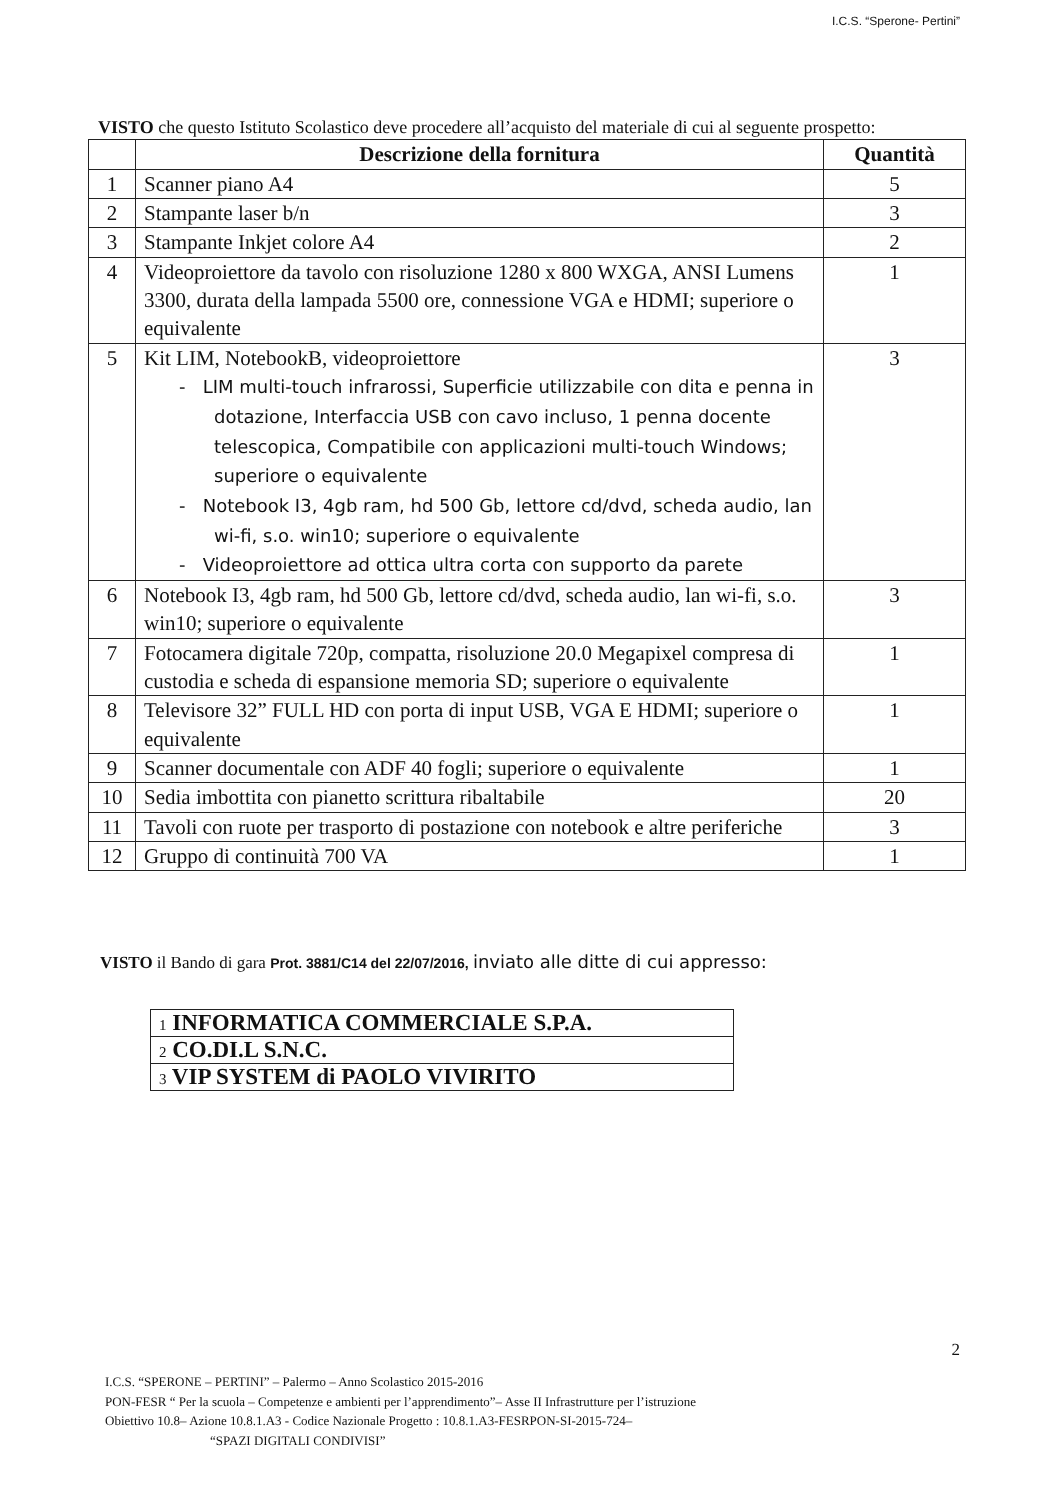I.C.S. “Sperone- Pertini”
VISTO che questo Istituto Scolastico deve procedere all’acquisto del materiale di cui al seguente prospetto:
| | Descrizione della fornitura | Quantità |
| --- | --- | --- |
| 1 | Scanner piano A4 | 5 |
| 2 | Stampante laser b/n | 3 |
| 3 | Stampante Inkjet colore A4 | 2 |
| 4 | Videoproiettore da tavolo con risoluzione 1280 x 800 WXGA, ANSI Lumens 3300, durata della lampada 5500 ore, connessione VGA e HDMI; superiore o equivalente | 1 |
| 5 | Kit LIM, NotebookB, videoproiettore - LIM multi-touch infrarossi, Superficie utilizzabile con dita e penna in dotazione, Interfaccia USB con cavo incluso, 1 penna docente telescopica, Compatibile con applicazioni multi-touch Windows; superiore o equivalente - Notebook I3, 4gb ram, hd 500 Gb, lettore cd/dvd, scheda audio, lan wi-fi, s.o. win10; superiore o equivalente - Videoproiettore ad ottica ultra corta con supporto da parete | 3 |
| 6 | Notebook I3, 4gb ram, hd 500 Gb, lettore cd/dvd, scheda audio, lan wi-fi, s.o. win10; superiore o equivalente | 3 |
| 7 | Fotocamera digitale 720p, compatta, risoluzione 20.0 Megapixel compresa di custodia e scheda di espansione memoria SD; superiore o equivalente | 1 |
| 8 | Televisore 32” FULL HD con porta di input USB, VGA E HDMI; superiore o equivalente | 1 |
| 9 | Scanner documentale con ADF 40 fogli; superiore o equivalente | 1 |
| 10 | Sedia imbottita con pianetto scrittura ribaltabile | 20 |
| 11 | Tavoli con ruote per trasporto di postazione con notebook e altre periferiche | 3 |
| 12 | Gruppo di continuità 700 VA | 1 |
VISTO il Bando di gara Prot. 3881/C14 del 22/07/2016, inviato alle ditte di cui appresso:
| 1 INFORMATICA COMMERCIALE S.P.A. |
| 2 CO.DI.L S.N.C. |
| 3 VIP SYSTEM di PAOLO VIVIRITO |
2
I.C.S. “SPERONE – PERTINI” – Palermo – Anno Scolastico 2015-2016
PON-FESR “ Per la scuola – Competenze e ambienti per l’apprendimento”– Asse II Infrastrutture per l’istruzione
Obiettivo 10.8– Azione 10.8.1.A3 - Codice Nazionale Progetto : 10.8.1.A3-FESRPON-SI-2015-724–
“SPAZI DIGITALI CONDIVISI”